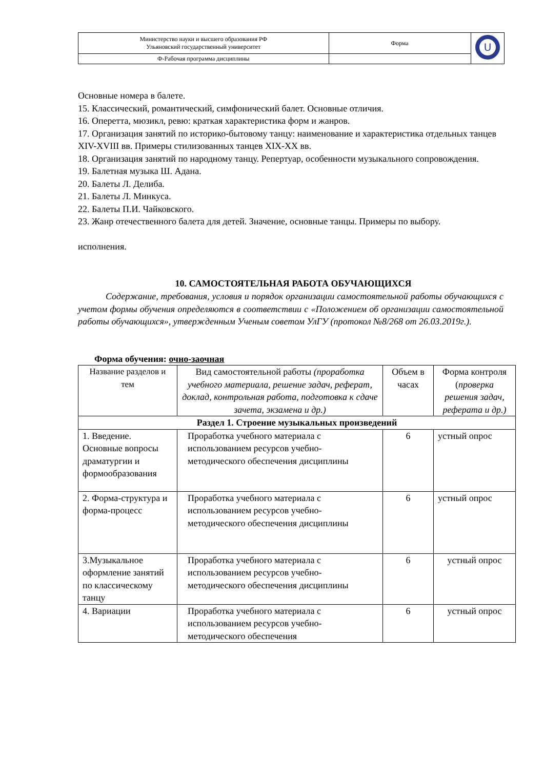| Министерство науки и высшего образования РФ Ульяновский государственный университет | Форма | U |
| Ф-Рабочая программа дисциплины | | |
Основные номера в балете.
15. Классический, романтический, симфонический балет. Основные отличия.
16. Оперетта, мюзикл, ревю: краткая характеристика форм и жанров.
17. Организация занятий по историко-бытовому танцу: наименование и характеристика отдельных танцев XIV-XVIII вв. Примеры стилизованных танцев XIX-XX вв.
18. Организация занятий по народному танцу. Репертуар, особенности музыкального сопровождения.
19. Балетная музыка Ш. Адана.
20. Балеты Л. Делиба.
21. Балеты Л. Минкуса.
22. Балеты П.И. Чайковского.
23. Жанр отечественного балета для детей. Значение, основные танцы. Примеры по выбору.
исполнения.
10. САМОСТОЯТЕЛЬНАЯ РАБОТА ОБУЧАЮЩИХСЯ
   Содержание, требования, условия и порядок организации самостоятельной работы обучающихся с учетом формы обучения определяются в соответствии с «Положением об организации самостоятельной работы обучающихся», утвержденным Ученым советом УлГУ (протокол №8/268 от 26.03.2019г.).
Форма обучения: очно-заочная
| Название разделов и тем | Вид самостоятельной работы (проработка учебного материала, решение задач, реферат, доклад, контрольная работа, подготовка к сдаче зачета, экзамена и др.) | Объем в часах | Форма контроля ( проверка решения задач, реферата и др.) |
| Раздел 1. Строение музыкальных произведений | | | |
| 1. Введение. Основные вопросы драматургии и формообразования | Проработка учебного материала с использованием ресурсов учебно-методического обеспечения дисциплины | 6 | устный опрос |
| 2. Форма-структура и форма-процесс | Проработка учебного материала с использованием ресурсов учебно-методического обеспечения дисциплины | 6 | устный опрос |
| 3.Музыкальное оформление занятий по классическому танцу | Проработка учебного материала с использованием ресурсов учебно-методического обеспечения дисциплины | 6 | устный опрос |
| 4. Вариации | Проработка учебного материала с использованием ресурсов учебно-методического обеспечения | 6 | устный опрос |